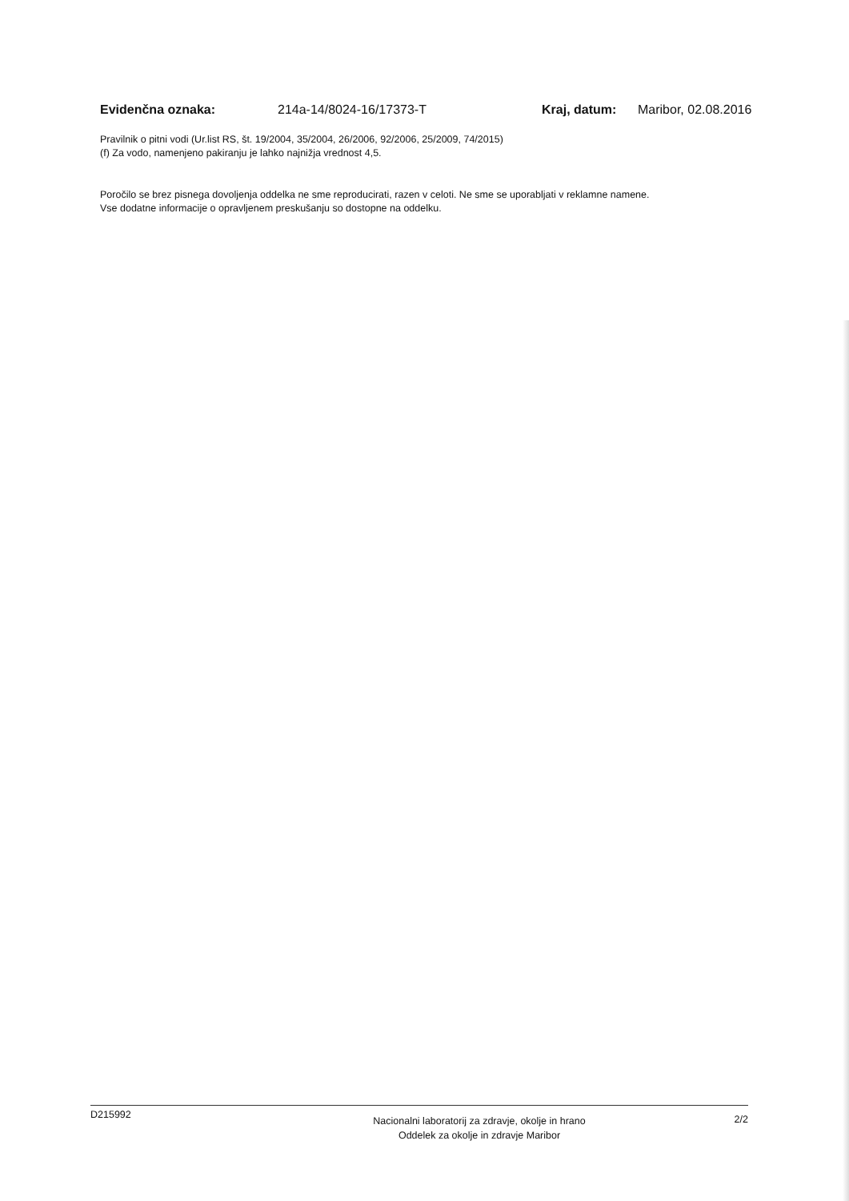Evidenčna oznaka: 214a-14/8024-16/17373-T Kraj, datum: Maribor, 02.08.2016
Pravilnik o pitni vodi (Ur.list RS, št. 19/2004, 35/2004, 26/2006, 92/2006, 25/2009, 74/2015)
(f) Za vodo, namenjeno pakiranju je lahko najnižja vrednost 4,5.
Poročilo se brez pisnega dovoljenja oddelka ne sme reproducirati, razen v celoti. Ne sme se uporabljati v reklamne namene.
Vse dodatne informacije o opravljenem preskušanju so dostopne na oddelku.
D215992 Nacionalni laboratorij za zdravje, okolje in hrano
Oddelek za okolje in zdravje Maribor 2/2